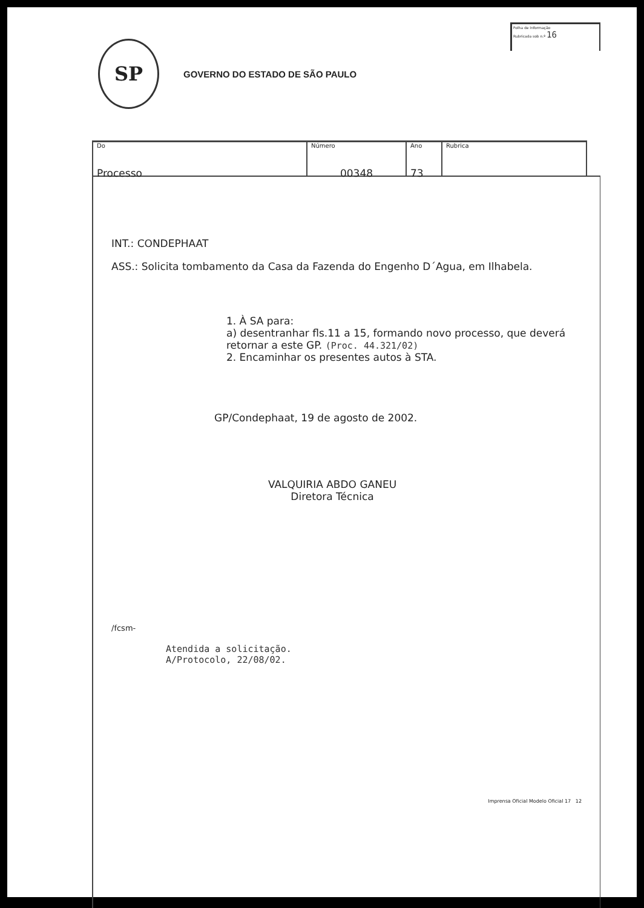SP
GOVERNO DO ESTADO DE SÃO PAULO
Folha de Informação
Rubricada sob n.º 16
Do
Processo
Número
00348
Ano
73
Rubrica
INT.: CONDEPHAAT
ASS.: Solicita tombamento da Casa da Fazenda do Engenho D´Agua, em Ilhabela.
1. À SA para:
a) desentranhar fls.11 a 15, formando novo processo, que deverá retornar a este GP. (Proc. 44.321/02)
2. Encaminhar os presentes autos à STA.
GP/Condephaat, 19 de agosto de 2002.
VALQUIRIA ABDO GANEU
Diretora Técnica
/fcsm-
Atendida a solicitação.
A/Protocolo, 22/08/02.
Imprensa Oficial Modelo Oficial 17 12